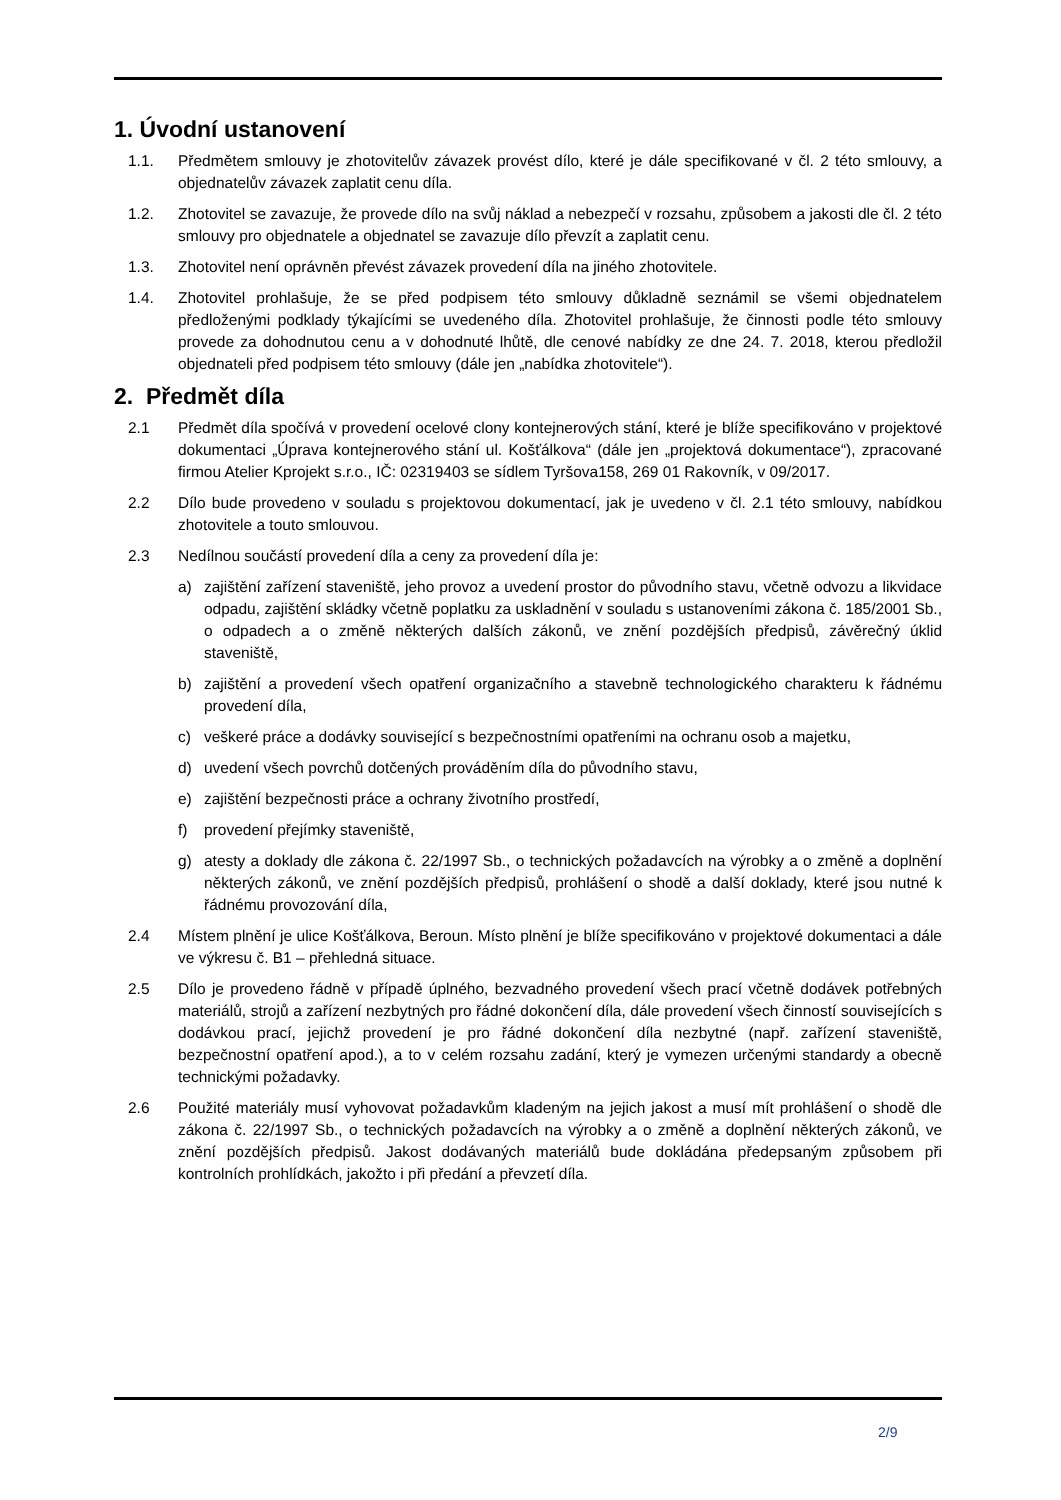1. Úvodní ustanovení
1.1. Předmětem smlouvy je zhotovitelův závazek provést dílo, které je dále specifikované v čl. 2 této smlouvy, a objednatelův závazek zaplatit cenu díla.
1.2. Zhotovitel se zavazuje, že provede dílo na svůj náklad a nebezpečí v rozsahu, způsobem a jakosti dle čl. 2 této smlouvy pro objednatele a objednatel se zavazuje dílo převzít a zaplatit cenu.
1.3. Zhotovitel není oprávněn převést závazek provedení díla na jiného zhotovitele.
1.4. Zhotovitel prohlašuje, že se před podpisem této smlouvy důkladně seznámil se všemi objednatelem předloženými podklady týkajícími se uvedeného díla. Zhotovitel prohlašuje, že činnosti podle této smlouvy provede za dohodnutou cenu a v dohodnuté lhůtě, dle cenové nabídky ze dne 24. 7. 2018, kterou předložil objednateli před podpisem této smlouvy (dále jen „nabídka zhotovitele“).
2. Předmět díla
2.1 Předmět díla spočívá v provedení ocelové clony kontejnerových stání, které je blíže specifikováno v projektové dokumentaci „Úprava kontejnerového stání ul. Košťálkova“ (dále jen „projektová dokumentace“), zpracované firmou Atelier Kprojekt s.r.o., IČ: 02319403 se sídlem Tyršova158, 269 01 Rakovník, v 09/2017.
2.2 Dílo bude provedeno v souladu s projektovou dokumentací, jak je uvedeno v čl. 2.1 této smlouvy, nabídkou zhotovitele a touto smlouvou.
2.3 Nedílnou součástí provedení díla a ceny za provedení díla je:
a) zajištění zařízení staveniště, jeho provoz a uvedení prostor do původního stavu, včetně odvozu a likvidace odpadu, zajištění skládky včetně poplatku za uskladnění v souladu s ustanoveními zákona č. 185/2001 Sb., o odpadech a o změně některých dalších zákonů, ve znění pozdějších předpisů, závěrečný úklid staveniště,
b) zajištění a provedení všech opatření organizačního a stavebně technologického charakteru k řádnému provedení díla,
c) veškeré práce a dodávky související s bezpečnostními opatřeními na ochranu osob a majetku,
d) uvedení všech povrchů dotčených prováděním díla do původního stavu,
e) zajištění bezpečnosti práce a ochrany životního prostředí,
f) provedení přejímky staveniště,
g) atesty a doklady dle zákona č. 22/1997 Sb., o technických požadavcích na výrobky a o změně a doplnění některých zákonů, ve znění pozdějších předpisů, prohlášení o shodě a další doklady, které jsou nutné k řádnému provozování díla,
2.4 Místem plnění je ulice Košťálkova, Beroun. Místo plnění je blíže specifikováno v projektové dokumentaci a dále ve výkresu č. B1 – přehledná situace.
2.5 Dílo je provedeno řádně v případě úplného, bezvadného provedení všech prací včetně dodávek potřebných materiálů, strojů a zařízení nezbytných pro řádné dokončení díla, dále provedení všech činností souvisejících s dodávkou prací, jejichž provedení je pro řádné dokončení díla nezbytné (např. zařízení staveniště, bezpečnostní opatření apod.), a to v celém rozsahu zadání, který je vymezen určenými standardy a obecně technickými požadavky.
2.6 Použité materiály musí vyhovovat požadavkům kladeným na jejich jakost a musí mít prohlášení o shodě dle zákona č. 22/1997 Sb., o technických požadavcích na výrobky a o změně a doplnění některých zákonů, ve znění pozdějších předpisů. Jakost dodávaných materiálů bude dokládána předepsaným způsobem při kontrolních prohlídkách, jakožto i při předání a převzetí díla.
2/9